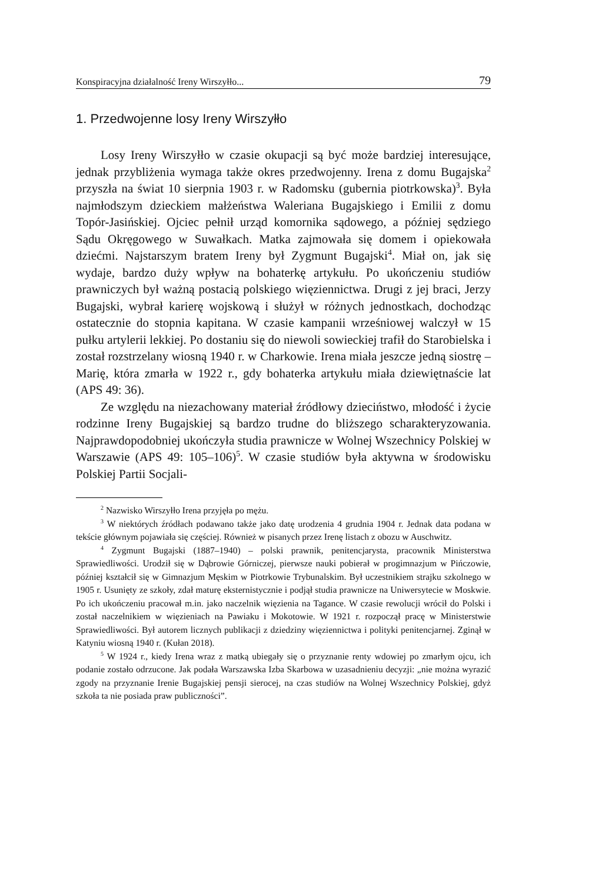Konspiracyjna działalność Ireny Wirszyłło... 79
1. Przedwojenne losy Ireny Wirszyłło
Losy Ireny Wirszyłło w czasie okupacji są być może bardziej interesujące, jednak przybliżenia wymaga także okres przedwojenny. Irena z domu Bugajska<sup>2</sup> przyszła na świat 10 sierpnia 1903 r. w Radomsku (gubernia piotrkowska)<sup>3</sup>. Była najmłodszym dzieckiem małżeństwa Waleriana Bugajskiego i Emilii z domu Topór-Jasińskiej. Ojciec pełnił urząd komornika sądowego, a później sędziego Sądu Okręgowego w Suwałkach. Matka zajmowała się domem i opiekowała dziećmi. Najstarszym bratem Ireny był Zygmunt Bugajski<sup>4</sup>. Miał on, jak się wydaje, bardzo duży wpływ na bohaterkę artykułu. Po ukończeniu studiów prawniczych był ważną postacią polskiego więziennictwa. Drugi z jej braci, Jerzy Bugajski, wybrał karierę wojskową i służył w różnych jednostkach, dochodząc ostatecznie do stopnia kapitana. W czasie kampanii wrześniowej walczył w 15 pułku artylerii lekkiej. Po dostaniu się do niewoli sowieckiej trafił do Starobielska i został rozstrzelany wiosną 1940 r. w Charkowie. Irena miała jeszcze jedną siostrę – Marię, która zmarła w 1922 r., gdy bohaterka artykułu miała dziewiętnaście lat (APS 49: 36).
Ze względu na niezachowany materiał źródłowy dzieciństwo, młodość i życie rodzinne Ireny Bugajskiej są bardzo trudne do bliższego scharakteryzowania. Najprawdopodobniej ukończyła studia prawnicze w Wolnej Wszechnicy Polskiej w Warszawie (APS 49: 105–106)<sup>5</sup>. W czasie studiów była aktywna w środowisku Polskiej Partii Socjali-
<sup>2</sup> Nazwisko Wirszyłło Irena przyjęła po mężu.
<sup>3</sup> W niektórych źródłach podawano także jako datę urodzenia 4 grudnia 1904 r. Jednak data podana w tekście głównym pojawiała się częściej. Również w pisanych przez Irenę listach z obozu w Auschwitz.
<sup>4</sup> Zygmunt Bugajski (1887–1940) – polski prawnik, penitencjarysta, pracownik Ministerstwa Sprawiedliwości. Urodził się w Dąbrowie Górniczej, pierwsze nauki pobierał w progimnazjum w Pińczowie, później kształcił się w Gimnazjum Męskim w Piotrkowie Trybunalskim. Był uczestnikiem strajku szkolnego w 1905 r. Usunięty ze szkoły, zdał maturę eksternistycznie i podjął studia prawnicze na Uniwersytecie w Moskwie. Po ich ukończeniu pracował m.in. jako naczelnik więzienia na Tagance. W czasie rewolucji wrócił do Polski i został naczelnikiem w więzieniach na Pawiaku i Mokotowie. W 1921 r. rozpoczął pracę w Ministerstwie Sprawiedliwości. Był autorem licznych publikacji z dziedziny więziennictwa i polityki penitencjarnej. Zginął w Katyniu wiosną 1940 r. (Kułan 2018).
<sup>5</sup> W 1924 r., kiedy Irena wraz z matką ubiegały się o przyznanie renty wdowiej po zmarłym ojcu, ich podanie zostało odrzucone. Jak podała Warszawska Izba Skarbowa w uzasadnieniu decyzji: „nie można wyrazić zgody na przyznanie Irenie Bugajskiej pensji sierocej, na czas studiów na Wolnej Wszechnicy Polskiej, gdyż szkoła ta nie posiada praw publiczności”.